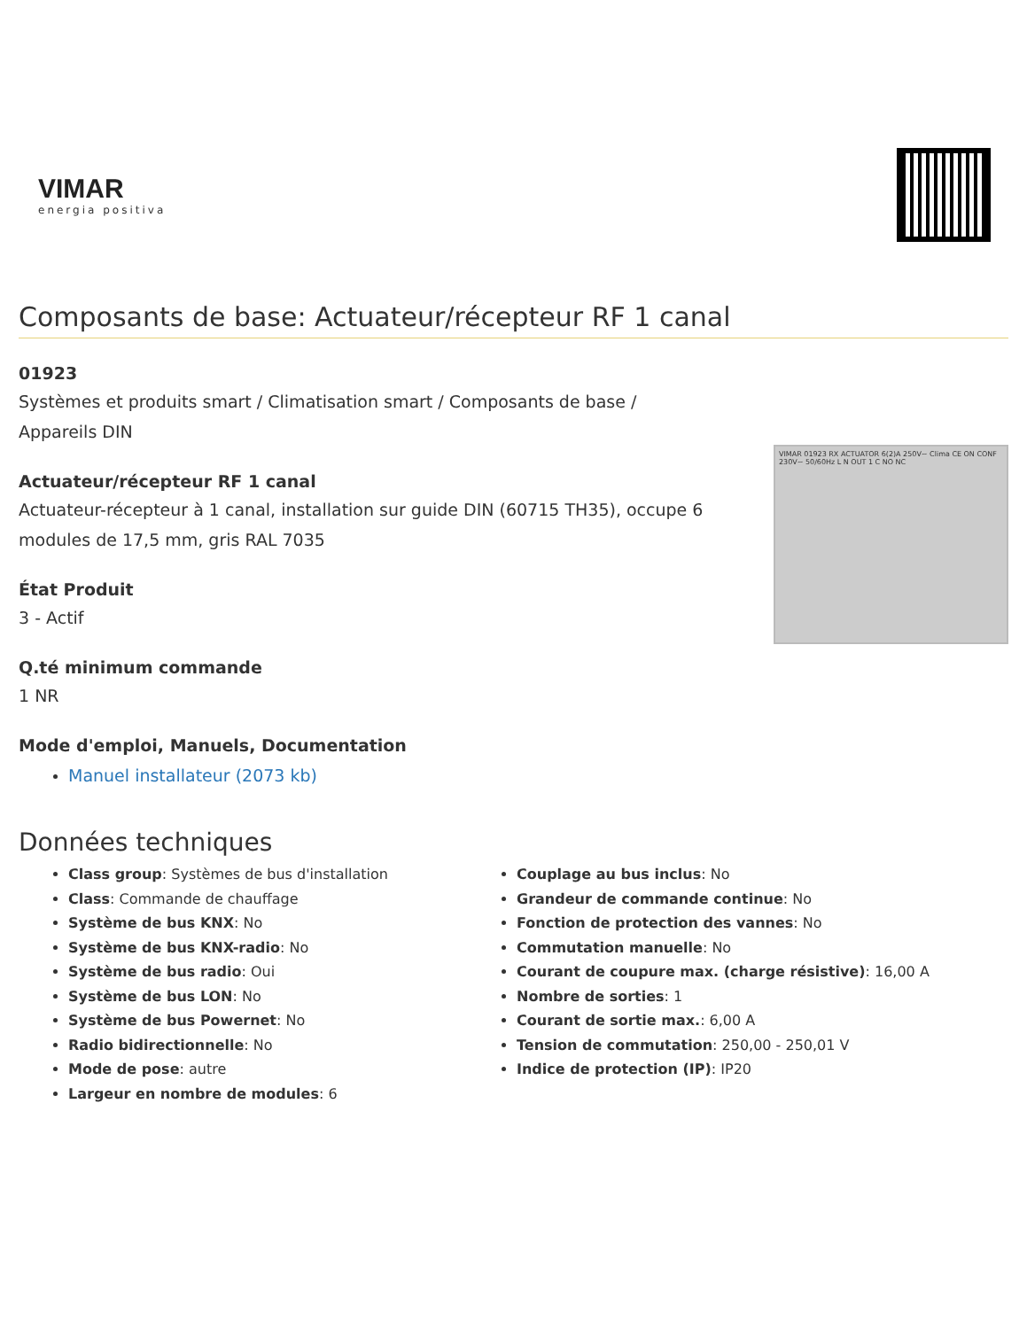VIMAR
energia positiva
Composants de base: Actuateur/récepteur RF 1 canal
01923
Systèmes et produits smart / Climatisation smart / Composants de base / Appareils DIN
Actuateur/récepteur RF 1 canal
Actuateur-récepteur à 1 canal, installation sur guide DIN (60715 TH35), occupe 6 modules de 17,5 mm, gris RAL 7035
État Produit
3 - Actif
Q.té minimum commande
1 NR
Mode d'emploi, Manuels, Documentation
Manuel installateur (2073 kb)
VIMAR 01923 RX ACTUATOR 6(2)A 250V~ Clima CE ON CONF 230V~ 50/60Hz L N OUT 1 C NO NC
Données techniques
Class group: Systèmes de bus d'installation
Class: Commande de chauffage
Système de bus KNX: No
Système de bus KNX-radio: No
Système de bus radio: Oui
Système de bus LON: No
Système de bus Powernet: No
Radio bidirectionnelle: No
Mode de pose: autre
Largeur en nombre de modules: 6
Couplage au bus inclus: No
Grandeur de commande continue: No
Fonction de protection des vannes: No
Commutation manuelle: No
Courant de coupure max. (charge résistive): 16,00 A
Nombre de sorties: 1
Courant de sortie max.: 6,00 A
Tension de commutation: 250,00 - 250,01 V
Indice de protection (IP): IP20